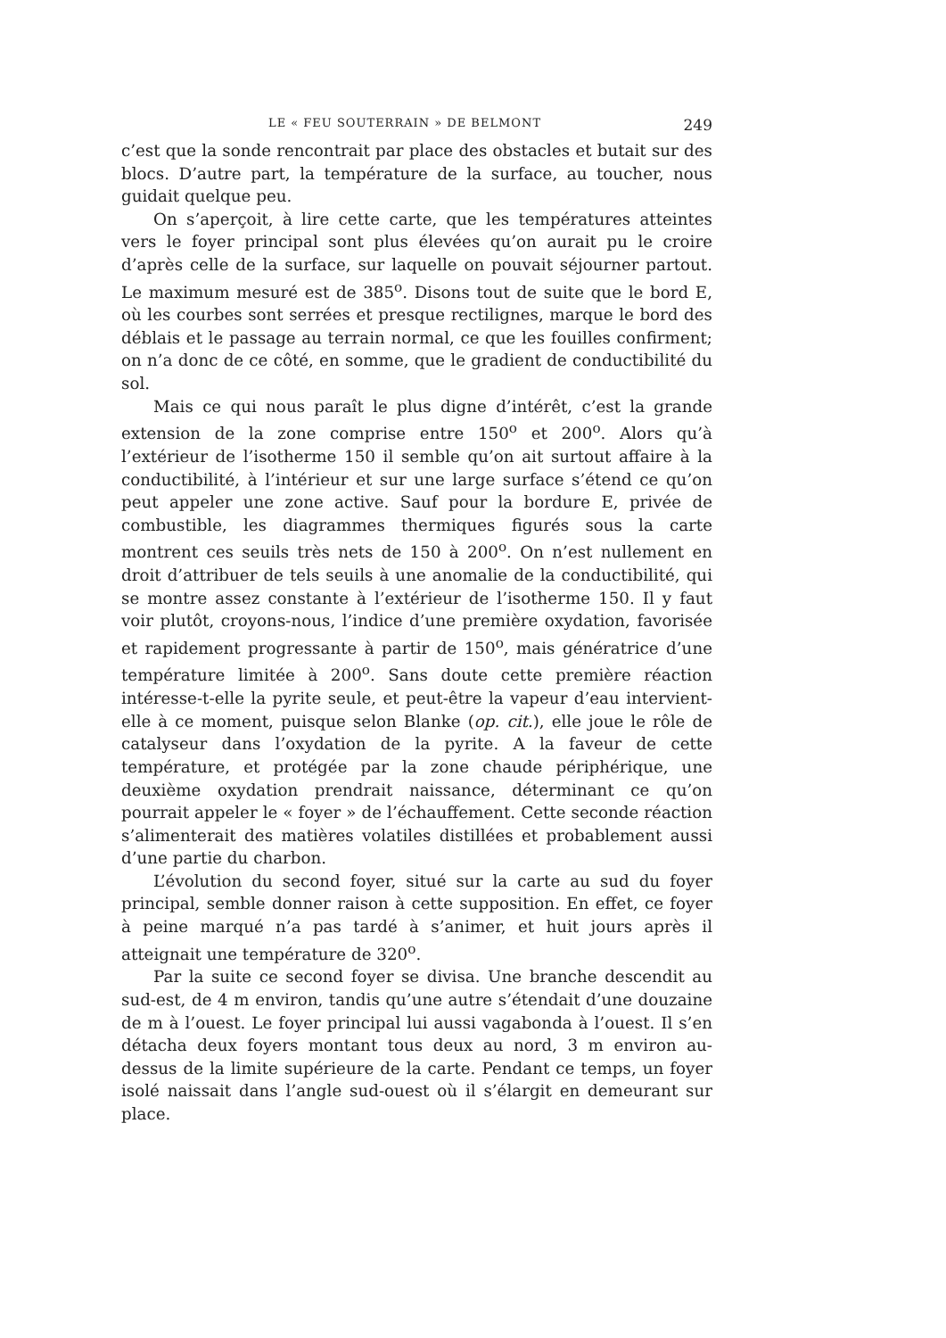LE « FEU SOUTERRAIN » DE BELMONT 249
c’est que la sonde rencontrait par place des obstacles et butait sur des blocs. D’autre part, la température de la surface, au toucher, nous guidait quelque peu.
On s’aperçoit, à lire cette carte, que les températures atteintes vers le foyer principal sont plus élevées qu’on aurait pu le croire d’après celle de la surface, sur laquelle on pouvait séjourner partout. Le maximum mesuré est de 385<sup>o</sup>. Disons tout de suite que le bord E, où les courbes sont serrées et presque rectilignes, marque le bord des déblais et le passage au terrain normal, ce que les fouilles confirment; on n’a donc de ce côté, en somme, que le gradient de conductibilité du sol.
Mais ce qui nous paraît le plus digne d’intérêt, c’est la grande extension de la zone comprise entre 150<sup>o</sup> et 200<sup>o</sup>. Alors qu’à l’extérieur de l’isotherme 150 il semble qu’on ait surtout affaire à la conductibilité, à l’intérieur et sur une large surface s’étend ce qu’on peut appeler une zone active. Sauf pour la bordure E, privée de combustible, les diagrammes thermiques figurés sous la carte montrent ces seuils très nets de 150 à 200<sup>o</sup>. On n’est nullement en droit d’attribuer de tels seuils à une anomalie de la conductibilité, qui se montre assez constante à l’extérieur de l’isotherme 150. Il y faut voir plutôt, croyons-nous, l’indice d’une première oxydation, favorisée et rapidement progressante à partir de 150<sup>o</sup>, mais génératrice d’une température limitée à 200<sup>o</sup>. Sans doute cette première réaction intéresse-t-elle la pyrite seule, et peut-être la vapeur d’eau intervient-elle à ce moment, puisque selon Blanke (op. cit.), elle joue le rôle de catalyseur dans l’oxydation de la pyrite. A la faveur de cette température, et protégée par la zone chaude périphérique, une deuxième oxydation prendrait naissance, déterminant ce qu’on pourrait appeler le « foyer » de l’échauffement. Cette seconde réaction s’alimenterait des matières volatiles distillées et probablement aussi d’une partie du charbon.
L’évolution du second foyer, situé sur la carte au sud du foyer principal, semble donner raison à cette supposition. En effet, ce foyer à peine marqué n’a pas tardé à s’animer, et huit jours après il atteignait une température de 320<sup>o</sup>.
Par la suite ce second foyer se divisa. Une branche descendit au sud-est, de 4 m environ, tandis qu’une autre s’étendait d’une douzaine de m à l’ouest. Le foyer principal lui aussi vagabonda à l’ouest. Il s’en détacha deux foyers montant tous deux au nord, 3 m environ au-dessus de la limite supérieure de la carte. Pendant ce temps, un foyer isolé naissait dans l’angle sud-ouest où il s’élargit en demeurant sur place.